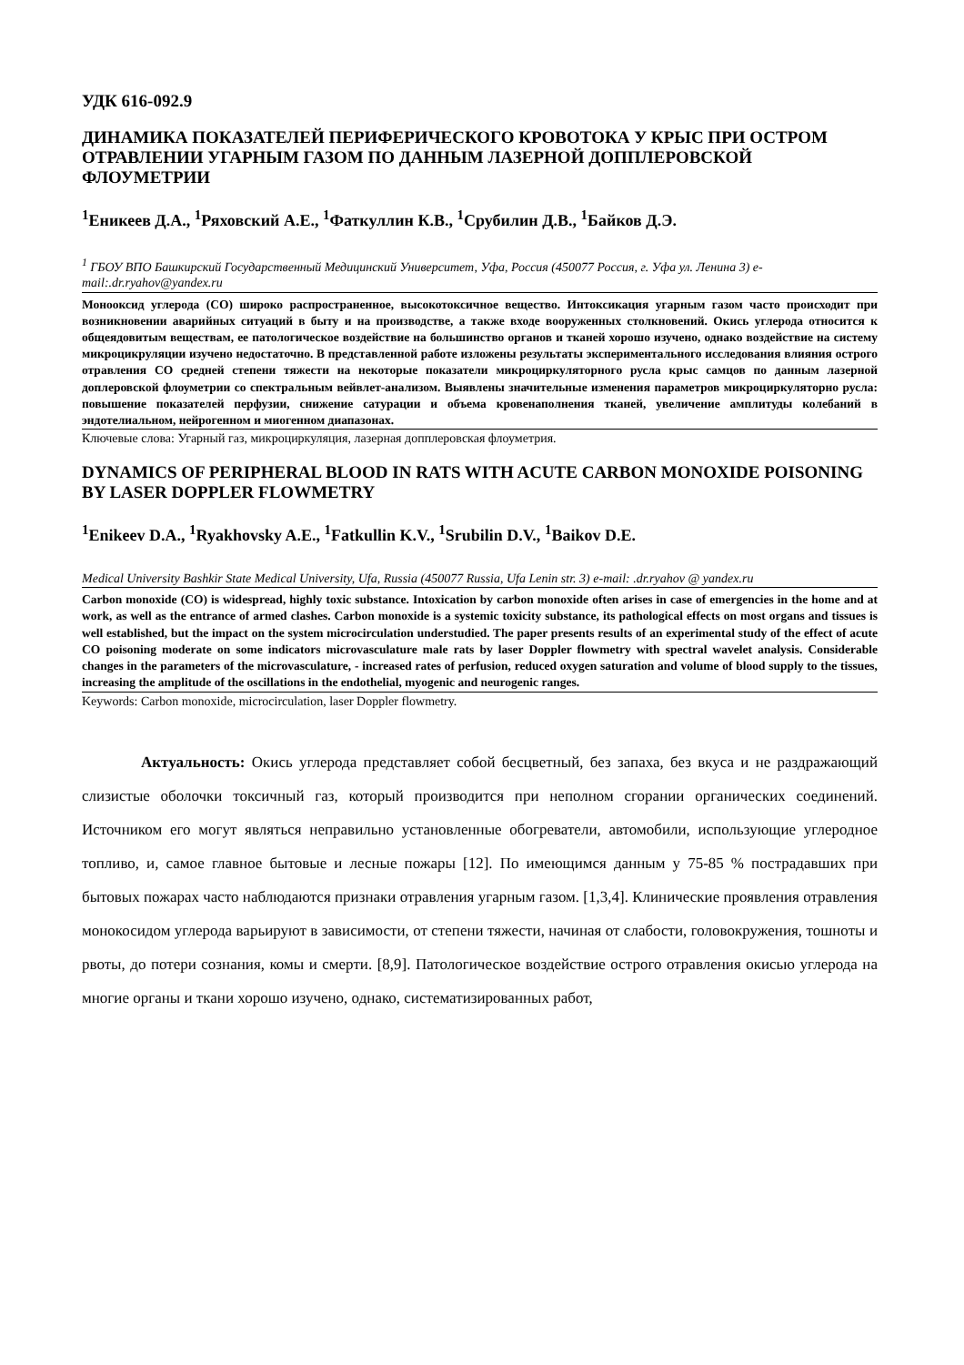УДК 616-092.9
ДИНАМИКА ПОКАЗАТЕЛЕЙ ПЕРИФЕРИЧЕСКОГО КРОВОТОКА У КРЫС ПРИ ОСТРОМ ОТРАВЛЕНИИ УГАРНЫМ ГАЗОМ ПО ДАННЫМ ЛАЗЕРНОЙ ДОППЛЕРОВСКОЙ ФЛОУМЕТРИИ
<sup>1</sup> Еникеев Д.А., <sup>1</sup>Ряховский А.Е., <sup>1</sup>Фаткуллин К.В., <sup>1</sup>Срубилин Д.В., <sup>1</sup>Байков Д.Э.
<sup>1</sup> ГБОУ ВПО Башкирский Государственный Медицинский Университет, Уфа, Россия (450077 Россия, г. Уфа ул. Ленина 3) e-mail:.dr.ryahov@yandex.ru
Монооксид углерода (СО) широко распространенное, высокотоксичное вещество. Интоксикация угарным газом часто происходит при возникновении аварийных ситуаций в быту и на производстве, а также входе вооруженных столкновений. Окись углерода относится к общеядовитым веществам, ее патологическое воздействие на большинство органов и тканей хорошо изучено, однако воздействие на систему микроцикруляции изучено недостаточно. В представленной работе изложены результаты экспериментального исследования влияния острого отравления СО средней степени тяжести на некоторые показатели микроциркуляторного русла крыс самцов по данным лазерной доплеровской флоуметрии со спектральным вейвлет-анализом. Выявлены значительные изменения параметров микроциркуляторно русла: повышение показателей перфузии, снижение сатурации и объема кровенаполнения тканей, увеличение амплитуды колебаний в эндотелиальном, нейрогенном и миогенном диапазонах.
Ключевые слова: Угарный газ, микроциркуляция, лазерная допплеровская флоуметрия.
DYNAMICS OF PERIPHERAL BLOOD IN RATS WITH ACUTE CARBON MONOXIDE POISONING BY LASER DOPPLER FLOWMETRY
<sup>1</sup> Enikeev D.A., <sup>1</sup>Ryakhovsky A.E., <sup>1</sup>Fatkullin K.V., <sup>1</sup>Srubilin D.V., <sup>1</sup>Baikov D.E.
Medical University Bashkir State Medical University, Ufa, Russia (450077 Russia, Ufa Lenin str. 3) e-mail: .dr.ryahov @ yandex.ru
Carbon monoxide (CO) is widespread, highly toxic substance. Intoxication by carbon monoxide often arises in case of emergencies in the home and at work, as well as the entrance of armed clashes. Carbon monoxide is a systemic toxicity substance, its pathological effects on most organs and tissues is well established, but the impact on the system microcirculation understudied. The paper presents results of an experimental study of the effect of acute CO poisoning moderate on some indicators microvasculature male rats by laser Doppler flowmetry with spectral wavelet analysis. Considerable changes in the parameters of the microvasculature, - increased rates of perfusion, reduced oxygen saturation and volume of blood supply to the tissues, increasing the amplitude of the oscillations in the endothelial, myogenic and neurogenic ranges.
Keywords: Carbon monoxide, microcirculation, laser Doppler flowmetry.
Актуальность: Окись углерода представляет собой бесцветный, без запаха, без вкуса и не раздражающий слизистые оболочки токсичный газ, который производится при неполном сгорании органических соединений. Источником его могут являться неправильно установленные обогреватели, автомобили, использующие углеродное топливо, и, самое главное бытовые и лесные пожары [12]. По имеющимся данным у 75-85 % пострадавших при бытовых пожарах часто наблюдаются признаки отравления угарным газом. [1,3,4]. Клинические проявления отравления монокосидом углерода варьируют в зависимости, от степени тяжести, начиная от слабости, головокружения, тошноты и рвоты, до потери сознания, комы и смерти. [8,9]. Патологическое воздействие острого отравления окисью углерода на многие органы и ткани хорошо изучено, однако, систематизированных работ,